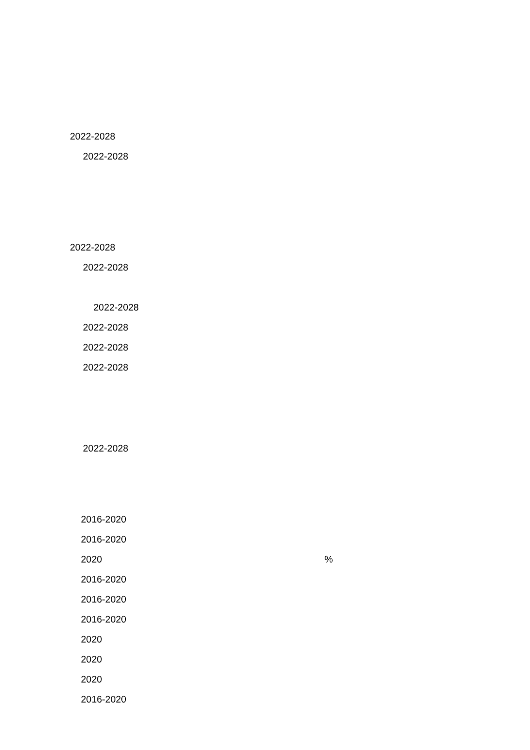2022-2028
2022-2028
2022-2028
2022-2028
2022-2028
2022-2028
2022-2028
2022-2028
2022-2028
2016-2020
2016-2020
2020 %
2016-2020
2016-2020
2016-2020
2020
2020
2020
2016-2020